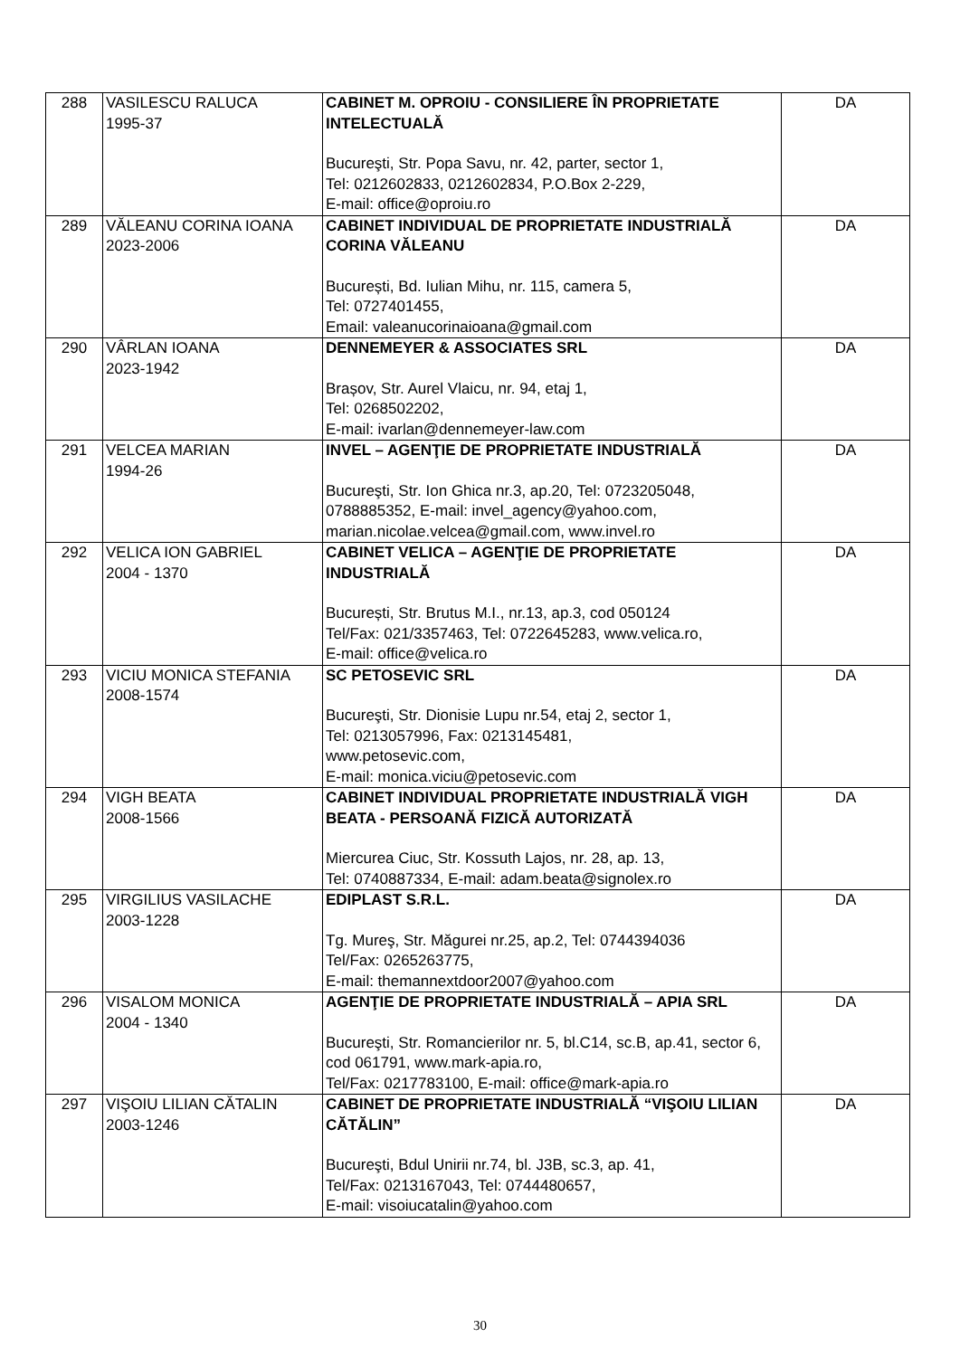| 288 | VASILESCU RALUCA 1995-37 | CABINET M. OPROIU - CONSILIERE ÎN PROPRIETATE INTELECTUALĂ Bucureşti, Str. Popa Savu, nr. 42, parter, sector 1, Tel: 0212602833, 0212602834, P.O.Box 2-229, E-mail: office@oproiu.ro | DA |
| 289 | VĂLEANU CORINA IOANA 2023-2006 | CABINET INDIVIDUAL DE PROPRIETATE INDUSTRIALĂ CORINA VĂLEANU București, Bd. Iulian Mihu, nr. 115, camera 5, Tel: 0727401455, Email: valeanucorinaioana@gmail.com | DA |
| 290 | VÂRLAN IOANA 2023-1942 | DENNEMEYER & ASSOCIATES SRL Brașov, Str. Aurel Vlaicu, nr. 94, etaj 1, Tel: 0268502202, E-mail: ivarlan@dennemeyer-law.com | DA |
| 291 | VELCEA MARIAN 1994-26 | INVEL – AGENŢIE DE PROPRIETATE INDUSTRIALĂ Bucureşti, Str. Ion Ghica nr.3, ap.20, Tel: 0723205048, 0788885352, E-mail: invel_agency@yahoo.com, marian.nicolae.velcea@gmail.com, www.invel.ro | DA |
| 292 | VELICA ION GABRIEL 2004 - 1370 | CABINET VELICA – AGENŢIE DE PROPRIETATE INDUSTRIALĂ București, Str. Brutus M.I., nr.13, ap.3, cod 050124 Tel/Fax: 021/3357463, Tel: 0722645283, www.velica.ro, E-mail: office@velica.ro | DA |
| 293 | VICIU MONICA STEFANIA 2008-1574 | SC PETOSEVIC SRL Bucureşti, Str. Dionisie Lupu nr.54, etaj 2, sector 1, Tel: 0213057996, Fax: 0213145481, www.petosevic.com, E-mail: monica.viciu@petosevic.com | DA |
| 294 | VIGH BEATA 2008-1566 | CABINET INDIVIDUAL PROPRIETATE INDUSTRIALĂ VIGH BEATA - PERSOANĂ FIZICĂ AUTORIZATĂ Miercurea Ciuc, Str. Kossuth Lajos, nr. 28, ap. 13, Tel: 0740887334, E-mail: adam.beata@signolex.ro | DA |
| 295 | VIRGILIUS VASILACHE 2003-1228 | EDIPLAST S.R.L. Tg. Mureş, Str. Măgurei nr.25, ap.2, Tel: 0744394036 Tel/Fax: 0265263775, E-mail: themannextdoor2007@yahoo.com | DA |
| 296 | VISALOM MONICA 2004 - 1340 | AGENŢIE DE PROPRIETATE INDUSTRIALĂ – APIA SRL Bucureşti, Str. Romancierilor nr. 5, bl.C14, sc.B, ap.41, sector 6, cod 061791, www.mark-apia.ro, Tel/Fax: 0217783100, E-mail: office@mark-apia.ro | DA |
| 297 | VIŞOIU LILIAN CĂTALIN 2003-1246 | CABINET DE PROPRIETATE INDUSTRIALĂ “VIŞOIU LILIAN CĂTĂLIN” Bucureşti, Bdul Unirii nr.74, bl. J3B, sc.3, ap. 41, Tel/Fax: 0213167043, Tel: 0744480657, E-mail: visoiucatalin@yahoo.com | DA |
30